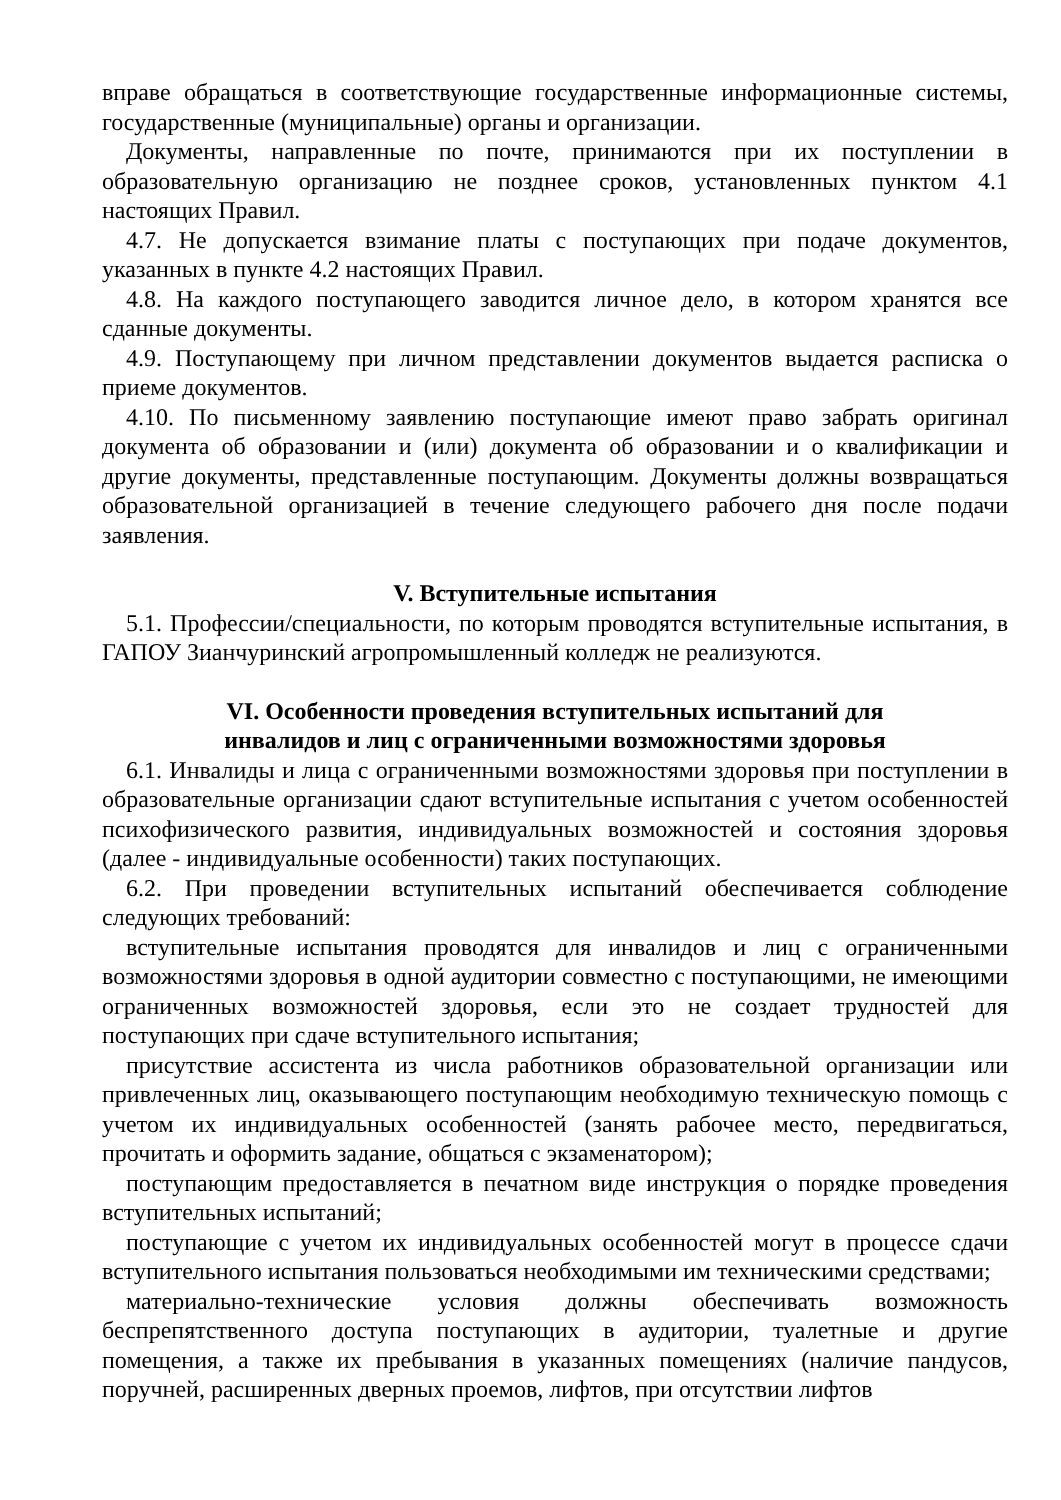вправе обращаться в соответствующие государственные информационные системы, государственные (муниципальные) органы и организации.
Документы, направленные по почте, принимаются при их поступлении в образовательную организацию не позднее сроков, установленных пунктом 4.1 настоящих Правил.
4.7. Не допускается взимание платы с поступающих при подаче документов, указанных в пункте 4.2 настоящих Правил.
4.8. На каждого поступающего заводится личное дело, в котором хранятся все сданные документы.
4.9. Поступающему при личном представлении документов выдается расписка о приеме документов.
4.10. По письменному заявлению поступающие имеют право забрать оригинал документа об образовании и (или) документа об образовании и о квалификации и другие документы, представленные поступающим. Документы должны возвращаться образовательной организацией в течение следующего рабочего дня после подачи заявления.
V. Вступительные испытания
5.1. Профессии/специальности, по которым проводятся вступительные испытания, в ГАПОУ Зианчуринский агропромышленный колледж не реализуются.
VI. Особенности проведения вступительных испытаний для
инвалидов и лиц с ограниченными возможностями здоровья
6.1. Инвалиды и лица с ограниченными возможностями здоровья при поступлении в образовательные организации сдают вступительные испытания с учетом особенностей психофизического развития, индивидуальных возможностей и состояния здоровья (далее - индивидуальные особенности) таких поступающих.
6.2. При проведении вступительных испытаний обеспечивается соблюдение следующих требований:
вступительные испытания проводятся для инвалидов и лиц с ограниченными возможностями здоровья в одной аудитории совместно с поступающими, не имеющими ограниченных возможностей здоровья, если это не создает трудностей для поступающих при сдаче вступительного испытания;
присутствие ассистента из числа работников образовательной организации или привлеченных лиц, оказывающего поступающим необходимую техническую помощь с учетом их индивидуальных особенностей (занять рабочее место, передвигаться, прочитать и оформить задание, общаться с экзаменатором);
поступающим предоставляется в печатном виде инструкция о порядке проведения вступительных испытаний;
поступающие с учетом их индивидуальных особенностей могут в процессе сдачи вступительного испытания пользоваться необходимыми им техническими средствами;
материально-технические условия должны обеспечивать возможность беспрепятственного доступа поступающих в аудитории, туалетные и другие помещения, а также их пребывания в указанных помещениях (наличие пандусов, поручней, расширенных дверных проемов, лифтов, при отсутствии лифтов